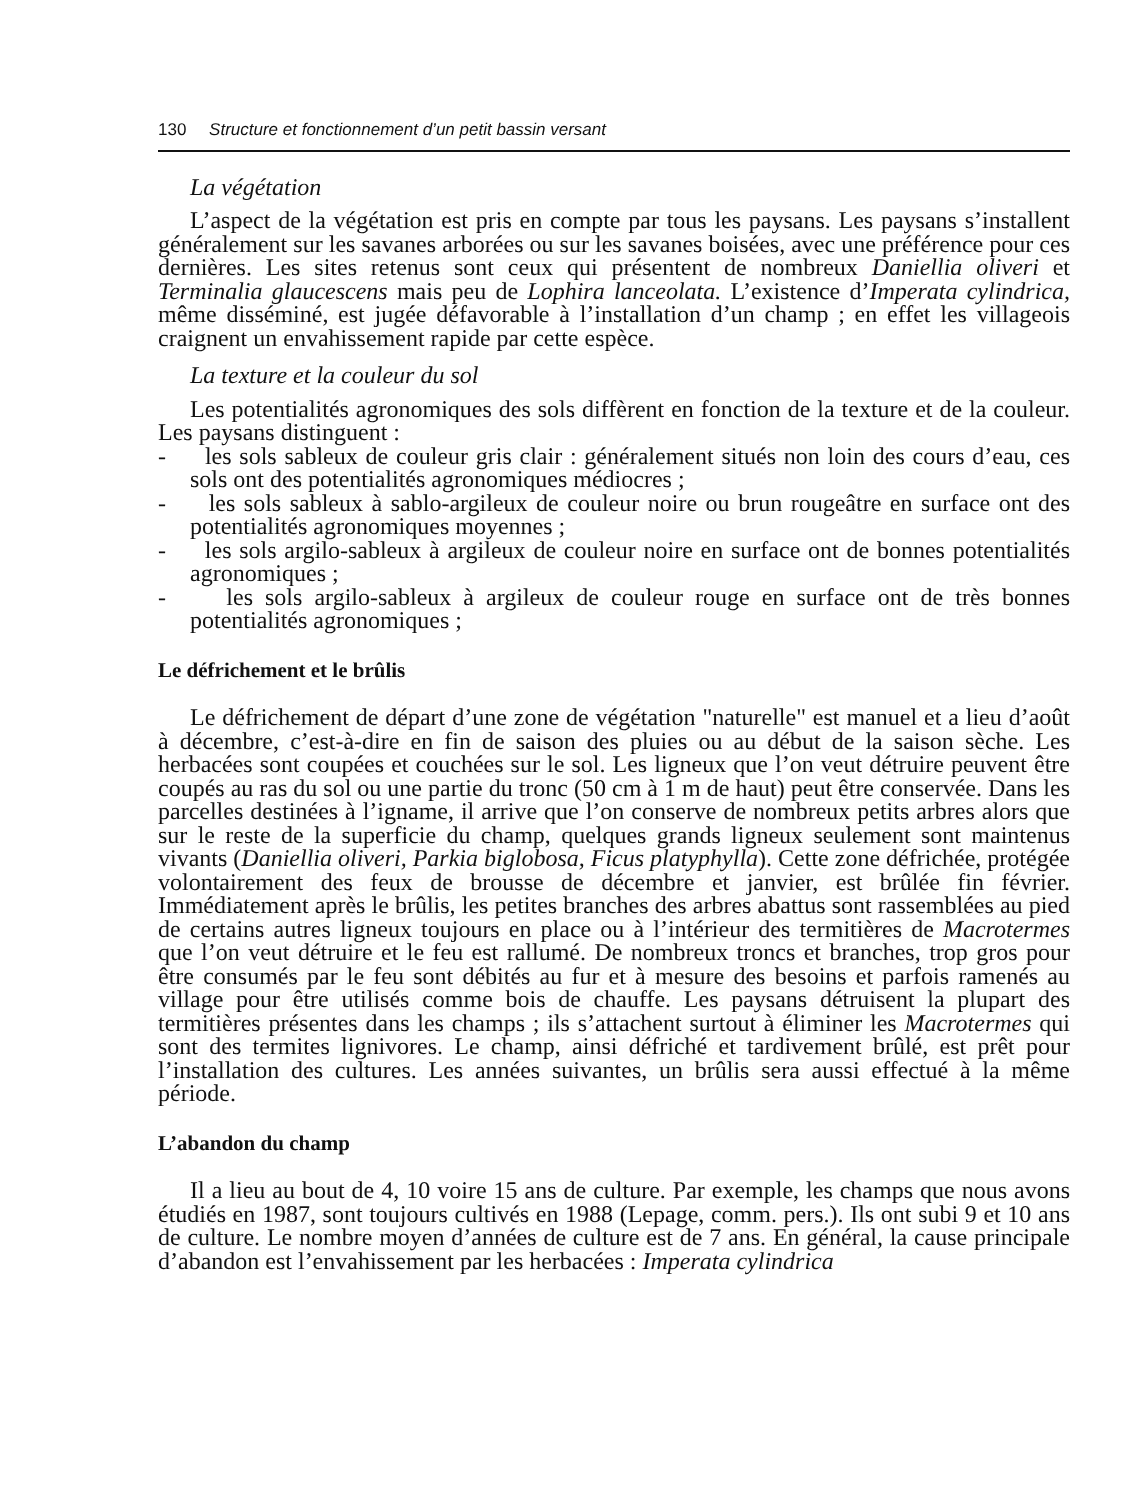130 Structure et fonctionnement d’un petit bassin versant
La végétation
L’aspect de la végétation est pris en compte par tous les paysans. Les paysans s’installent généralement sur les savanes arborées ou sur les savanes boisées, avec une préférence pour ces dernières. Les sites retenus sont ceux qui présentent de nombreux Daniellia oliveri et Terminalia glaucescens mais peu de Lophira lanceolata. L’existence d’Imperata cylindrica, même disséminé, est jugée défavorable à l’installation d’un champ ; en effet les villageois craignent un envahissement rapide par cette espèce.
La texture et la couleur du sol
Les potentialités agronomiques des sols diffèrent en fonction de la texture et de la couleur. Les paysans distinguent :
- les sols sableux de couleur gris clair : généralement situés non loin des cours d’eau, ces sols ont des potentialités agronomiques médiocres ;
- les sols sableux à sablo-argileux de couleur noire ou brun rougeâtre en surface ont des potentialités agronomiques moyennes ;
- les sols argilo-sableux à argileux de couleur noire en surface ont de bonnes potentialités agronomiques ;
- les sols argilo-sableux à argileux de couleur rouge en surface ont de très bonnes potentialités agronomiques ;
Le défrichement et le brûlis
Le défrichement de départ d’une zone de végétation "naturelle" est manuel et a lieu d’août à décembre, c’est-à-dire en fin de saison des pluies ou au début de la saison sèche. Les herbacées sont coupées et couchées sur le sol. Les ligneux que l’on veut détruire peuvent être coupés au ras du sol ou une partie du tronc (50 cm à 1 m de haut) peut être conservée. Dans les parcelles destinées à l’igname, il arrive que l’on conserve de nombreux petits arbres alors que sur le reste de la superficie du champ, quelques grands ligneux seulement sont maintenus vivants (Daniellia oliveri, Parkia biglobosa, Ficus platyphylla). Cette zone défrichée, protégée volontairement des feux de brousse de décembre et janvier, est brûlée fin février. Immédiatement après le brûlis, les petites branches des arbres abattus sont rassemblées au pied de certains autres ligneux toujours en place ou à l’intérieur des termitières de Macrotermes que l’on veut détruire et le feu est rallumé. De nombreux troncs et branches, trop gros pour être consumés par le feu sont débités au fur et à mesure des besoins et parfois ramenés au village pour être utilisés comme bois de chauffe. Les paysans détruisent la plupart des termitières présentes dans les champs ; ils s’attachent surtout à éliminer les Macrotermes qui sont des termites lignivores. Le champ, ainsi défriché et tardivement brûlé, est prêt pour l’installation des cultures. Les années suivantes, un brûlis sera aussi effectué à la même période.
L’abandon du champ
Il a lieu au bout de 4, 10 voire 15 ans de culture. Par exemple, les champs que nous avons étudiés en 1987, sont toujours cultivés en 1988 (Lepage, comm. pers.). Ils ont subi 9 et 10 ans de culture. Le nombre moyen d’années de culture est de 7 ans. En général, la cause principale d’abandon est l’envahissement par les herbacées : Imperata cylindrica